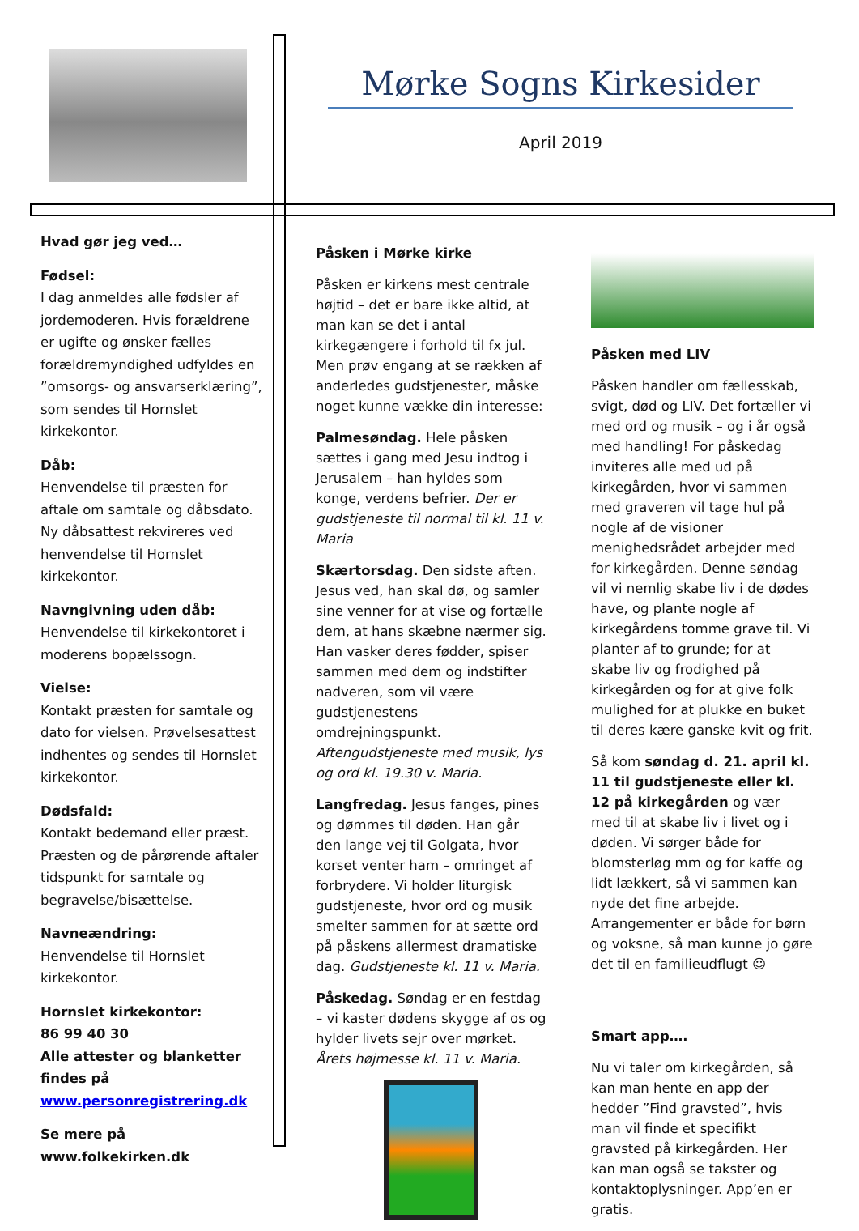Mørke Sogns Kirkesider
April 2019
Hvad gør jeg ved…
Fødsel:
I dag anmeldes alle fødsler af jordemoderen. Hvis forældrene er ugifte og ønsker fælles forældremyndighed udfyldes en ”omsorgs- og ansvarserklæring”, som sendes til Hornslet kirkekontor.
Dåb:
Henvendelse til præsten for aftale om samtale og dåbsdato. Ny dåbsattest rekvireres ved henvendelse til Hornslet kirkekontor.
Navngivning uden dåb:
Henvendelse til kirkekontoret i moderens bopælssogn.
Vielse:
Kontakt præsten for samtale og dato for vielsen. Prøvelsesattest indhentes og sendes til Hornslet kirkekontor.
Dødsfald:
Kontakt bedemand eller præst. Præsten og de pårørende aftaler tidspunkt for samtale og begravelse/bisættelse.
Navneændring:
Henvendelse til Hornslet kirkekontor.
Hornslet kirkekontor:
86 99 40 30
Alle attester og blanketter findes på www.personregistrering.dk
Se mere på www.folkekirken.dk
Påsken i Mørke kirke
Påsken er kirkens mest centrale højtid – det er bare ikke altid, at man kan se det i antal kirkegængere i forhold til fx jul. Men prøv engang at se rækken af anderledes gudstjenester, måske noget kunne vække din interesse:
Palmesøndag. Hele påsken sættes i gang med Jesu indtog i Jerusalem – han hyldes som konge, verdens befrier. Der er gudstjeneste til normal til kl. 11 v. Maria
Skærtorsdag. Den sidste aften. Jesus ved, han skal dø, og samler sine venner for at vise og fortælle dem, at hans skæbne nærmer sig. Han vasker deres fødder, spiser sammen med dem og indstifter nadveren, som vil være gudstjenestens omdrejningspunkt. Aftengudstjeneste med musik, lys og ord kl. 19.30 v. Maria.
Langfredag. Jesus fanges, pines og dømmes til døden. Han går den lange vej til Golgata, hvor korset venter ham – omringet af forbrydere. Vi holder liturgisk gudstjeneste, hvor ord og musik smelter sammen for at sætte ord på påskens allermest dramatiske dag. Gudstjeneste kl. 11 v. Maria.
Påskedag. Søndag er en festdag – vi kaster dødens skygge af os og hylder livets sejr over mørket. Årets højmesse kl. 11 v. Maria.
Påsken med LIV
Påsken handler om fællesskab, svigt, død og LIV. Det fortæller vi med ord og musik – og i år også med handling! For påskedag inviteres alle med ud på kirkegården, hvor vi sammen med graveren vil tage hul på nogle af de visioner menighedsrådet arbejder med for kirkegården. Denne søndag vil vi nemlig skabe liv i de dødes have, og plante nogle af kirkegårdens tomme grave til. Vi planter af to grunde; for at skabe liv og frodighed på kirkegården og for at give folk mulighed for at plukke en buket til deres kære ganske kvit og frit.
Så kom søndag d. 21. april kl. 11 til gudstjeneste eller kl. 12 på kirkegården og vær med til at skabe liv i livet og i døden. Vi sørger både for blomsterløg mm og for kaffe og lidt lækkert, så vi sammen kan nyde det fine arbejde. Arrangementer er både for børn og voksne, så man kunne jo gøre det til en familieudflugt ☺
Smart app….
Nu vi taler om kirkegården, så kan man hente en app der hedder ”Find gravsted”, hvis man vil finde et specifikt gravsted på kirkegården. Her kan man også se takster og kontaktoplysninger. App’en er gratis.